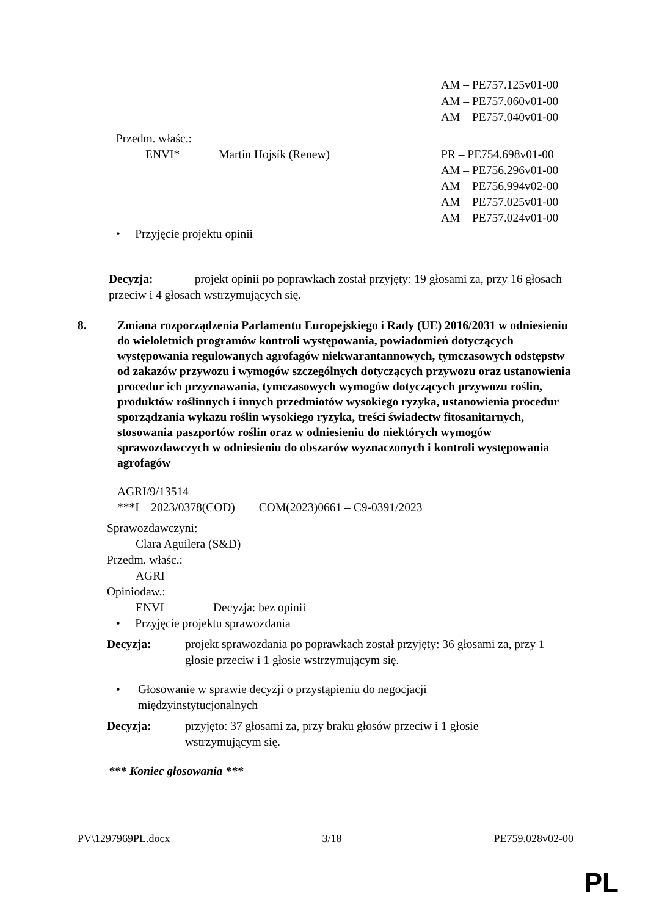AM – PE757.125v01-00
AM – PE757.060v01-00
AM – PE757.040v01-00
Przedm. właśc.:
ENVI* Martin Hojsík (Renew) PR – PE754.698v01-00
AM – PE756.296v01-00
AM – PE756.994v02-00
AM – PE757.025v01-00
AM – PE757.024v01-00
• Przyjęcie projektu opinii
Decyzja: projekt opinii po poprawkach został przyjęty: 19 głosami za, przy 16 głosach przeciw i 4 głosach wstrzymujących się.
8. Zmiana rozporządzenia Parlamentu Europejskiego i Rady (UE) 2016/2031 w odniesieniu do wieloletnich programów kontroli występowania, powiadomień dotyczących występowania regulowanych agrofagów niekwarantannowych, tymczasowych odstępstw od zakazów przywozu i wymogów szczególnych dotyczących przywozu oraz ustanowienia procedur ich przyznawania, tymczasowych wymogów dotyczących przywozu roślin, produktów roślinnych i innych przedmiotów wysokiego ryzyka, ustanowienia procedur sporządzania wykazu roślin wysokiego ryzyka, treści świadectw fitosanitarnych, stosowania paszportów roślin oraz w odniesieniu do niektórych wymogów sprawozdawczych w odniesieniu do obszarów wyznaczonych i kontroli występowania agrofagów
AGRI/9/13514
***I 2023/0378(COD) COM(2023)0661 – C9-0391/2023
Sprawozdawczyni:
Clara Aguilera (S&D)
Przedm. właśc.:
AGRI
Opiniodaw.:
ENVI Decyzja: bez opinii
• Przyjęcie projektu sprawozdania
Decyzja: projekt sprawozdania po poprawkach został przyjęty: 36 głosami za, przy 1 głosie przeciw i 1 głosie wstrzymującym się.
• Głosowanie w sprawie decyzji o przystąpieniu do negocjacji międzyinstytucjonalnych
Decyzja: przyjęto: 37 głosami za, przy braku głosów przeciw i 1 głosie wstrzymującym się.
*** Koniec głosowania ***
PV\1297969PL.docx 3/18 PE759.028v02-00
PL